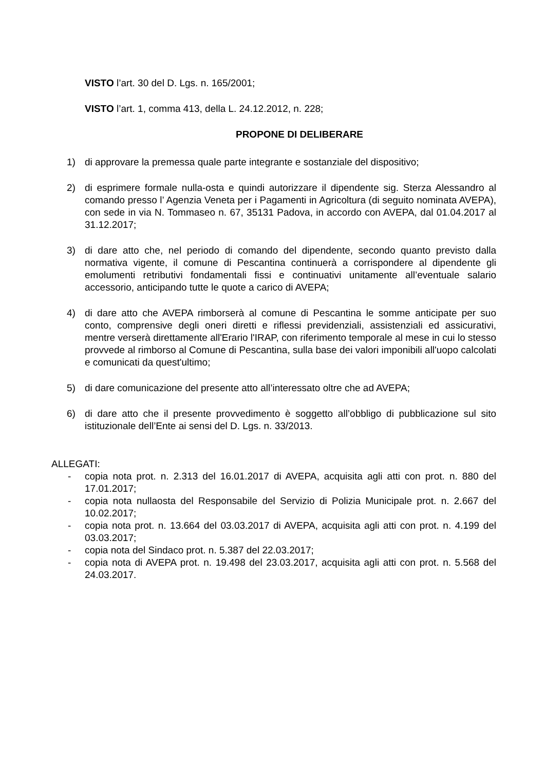VISTO l’art. 30 del D. Lgs. n. 165/2001;
VISTO l’art. 1, comma 413, della L. 24.12.2012, n. 228;
PROPONE DI DELIBERARE
1) di approvare la premessa quale parte integrante e sostanziale del dispositivo;
2) di esprimere formale nulla-osta e quindi autorizzare il dipendente sig. Sterza Alessandro al comando presso l’ Agenzia Veneta per i Pagamenti in Agricoltura (di seguito nominata AVEPA), con sede in via N. Tommaseo n. 67, 35131 Padova, in accordo con AVEPA, dal 01.04.2017 al 31.12.2017;
3) di dare atto che, nel periodo di comando del dipendente, secondo quanto previsto dalla normativa vigente, il comune di Pescantina continuerà a corrispondere al dipendente gli emolumenti retributivi fondamentali fissi e continuativi unitamente all’eventuale salario accessorio, anticipando tutte le quote a carico di AVEPA;
4) di dare atto che AVEPA rimborserà al comune di Pescantina le somme anticipate per suo conto, comprensive degli oneri diretti e riflessi previdenziali, assistenziali ed assicurativi, mentre verserà direttamente all'Erario l'IRAP, con riferimento temporale al mese in cui lo stesso provvede al rimborso al Comune di Pescantina, sulla base dei valori imponibili all'uopo calcolati e comunicati da quest'ultimo;
5) di dare comunicazione del presente atto all’interessato oltre che ad AVEPA;
6) di dare atto che il presente provvedimento è soggetto all’obbligo di pubblicazione sul sito istituzionale dell’Ente ai sensi del D. Lgs. n. 33/2013.
ALLEGATI:
- copia nota prot. n. 2.313 del 16.01.2017 di AVEPA, acquisita agli atti con prot. n. 880 del 17.01.2017;
- copia nota nullaosta del Responsabile del Servizio di Polizia Municipale prot. n. 2.667 del 10.02.2017;
- copia nota prot. n. 13.664 del 03.03.2017 di AVEPA, acquisita agli atti con prot. n. 4.199 del 03.03.2017;
- copia nota del Sindaco prot. n. 5.387 del 22.03.2017;
- copia nota di AVEPA prot. n. 19.498 del 23.03.2017, acquisita agli atti con prot. n. 5.568 del 24.03.2017.